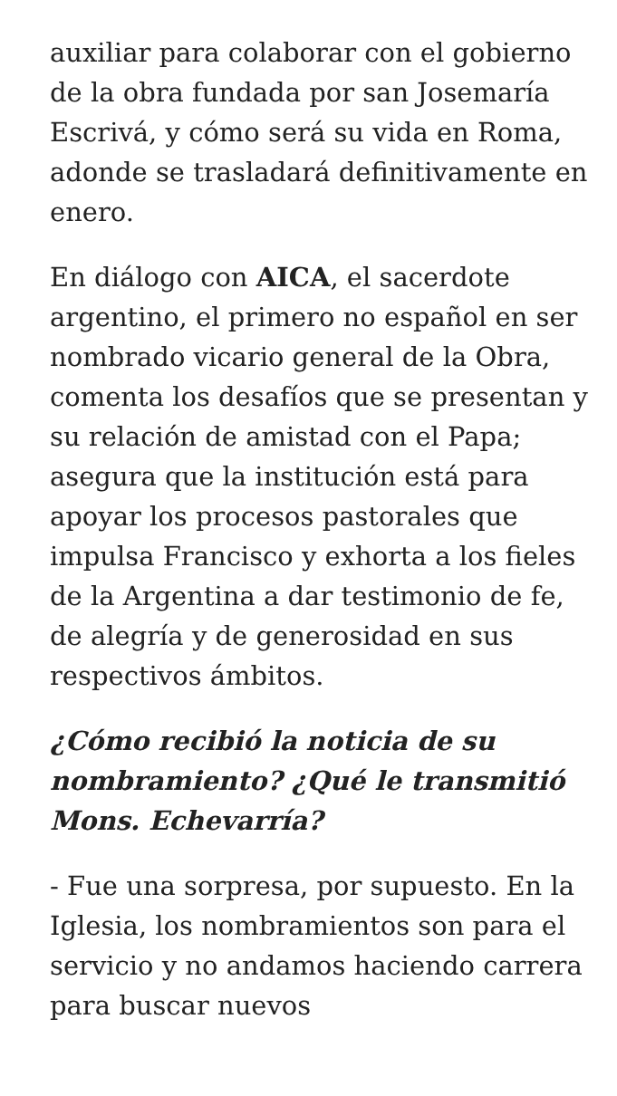auxiliar para colaborar con el gobierno de la obra fundada por san Josemaría Escrivá, y cómo será su vida en Roma, adonde se trasladará definitivamente en enero.
En diálogo con AICA, el sacerdote argentino, el primero no español en ser nombrado vicario general de la Obra, comenta los desafíos que se presentan y su relación de amistad con el Papa; asegura que la institución está para apoyar los procesos pastorales que impulsa Francisco y exhorta a los fieles de la Argentina a dar testimonio de fe, de alegría y de generosidad en sus respectivos ámbitos.
¿Cómo recibió la noticia de su nombramiento? ¿Qué le transmitió Mons. Echevarría?
- Fue una sorpresa, por supuesto. En la Iglesia, los nombramientos son para el servicio y no andamos haciendo carrera para buscar nuevos